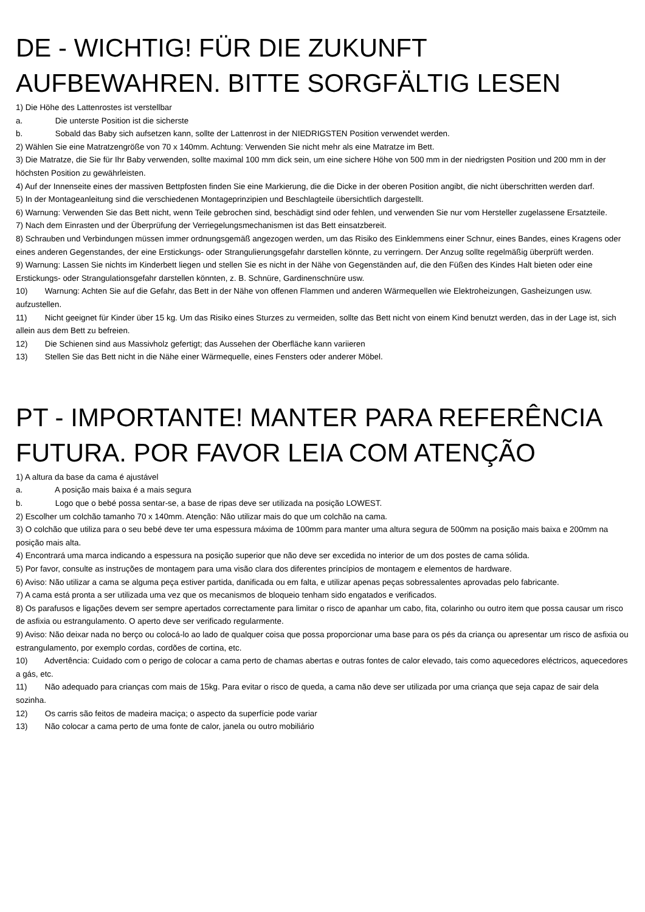DE - WICHTIG! FÜR DIE ZUKUNFT AUFBEWAHREN. BITTE SORGFÄLTIG LESEN
1) Die Höhe des Lattenrostes ist verstellbar
a. Die unterste Position ist die sicherste
b. Sobald das Baby sich aufsetzen kann, sollte der Lattenrost in der NIEDRIGSTEN Position verwendet werden.
2) Wählen Sie eine Matratzengröße von 70 x 140mm. Achtung: Verwenden Sie nicht mehr als eine Matratze im Bett.
3) Die Matratze, die Sie für Ihr Baby verwenden, sollte maximal 100 mm dick sein, um eine sichere Höhe von 500 mm in der niedrigsten Position und 200 mm in der höchsten Position zu gewährleisten.
4) Auf der Innenseite eines der massiven Bettpfosten finden Sie eine Markierung, die die Dicke in der oberen Position angibt, die nicht überschritten werden darf.
5) In der Montageanleitung sind die verschiedenen Montageprinzipien und Beschlagteile übersichtlich dargestellt.
6) Warnung: Verwenden Sie das Bett nicht, wenn Teile gebrochen sind, beschädigt sind oder fehlen, und verwenden Sie nur vom Hersteller zugelassene Ersatzteile.
7) Nach dem Einrasten und der Überprüfung der Verriegelungsmechanismen ist das Bett einsatzbereit.
8) Schrauben und Verbindungen müssen immer ordnungsgemäß angezogen werden, um das Risiko des Einklemmens einer Schnur, eines Bandes, eines Kragens oder eines anderen Gegenstandes, der eine Erstickungs- oder Strangulierungsgefahr darstellen könnte, zu verringern. Der Anzug sollte regelmäßig überprüft werden.
9) Warnung: Lassen Sie nichts im Kinderbett liegen und stellen Sie es nicht in der Nähe von Gegenständen auf, die den Füßen des Kindes Halt bieten oder eine Erstickungs- oder Strangulationsgefahr darstellen könnten, z. B. Schnüre, Gardinenschnüre usw.
10) Warnung: Achten Sie auf die Gefahr, das Bett in der Nähe von offenen Flammen und anderen Wärmequellen wie Elektroheizungen, Gasheizungen usw. aufzustellen.
11) Nicht geeignet für Kinder über 15 kg. Um das Risiko eines Sturzes zu vermeiden, sollte das Bett nicht von einem Kind benutzt werden, das in der Lage ist, sich allein aus dem Bett zu befreien.
12) Die Schienen sind aus Massivholz gefertigt; das Aussehen der Oberfläche kann variieren
13) Stellen Sie das Bett nicht in die Nähe einer Wärmequelle, eines Fensters oder anderer Möbel.
PT - IMPORTANTE! MANTER PARA REFERÊNCIA FUTURA. POR FAVOR LEIA COM ATENÇÃO
1) A altura da base da cama é ajustável
a. A posição mais baixa é a mais segura
b. Logo que o bebé possa sentar-se, a base de ripas deve ser utilizada na posição LOWEST.
2) Escolher um colchão tamanho 70 x 140mm. Atenção: Não utilizar mais do que um colchão na cama.
3) O colchão que utiliza para o seu bebé deve ter uma espessura máxima de 100mm para manter uma altura segura de 500mm na posição mais baixa e 200mm na posição mais alta.
4) Encontrará uma marca indicando a espessura na posição superior que não deve ser excedida no interior de um dos postes de cama sólida.
5) Por favor, consulte as instruções de montagem para uma visão clara dos diferentes princípios de montagem e elementos de hardware.
6) Aviso: Não utilizar a cama se alguma peça estiver partida, danificada ou em falta, e utilizar apenas peças sobressalentes aprovadas pelo fabricante.
7) A cama está pronta a ser utilizada uma vez que os mecanismos de bloqueio tenham sido engatados e verificados.
8) Os parafusos e ligações devem ser sempre apertados correctamente para limitar o risco de apanhar um cabo, fita, colarinho ou outro item que possa causar um risco de asfixia ou estrangulamento. O aperto deve ser verificado regularmente.
9) Aviso: Não deixar nada no berço ou colocá-lo ao lado de qualquer coisa que possa proporcionar uma base para os pés da criança ou apresentar um risco de asfixia ou estrangulamento, por exemplo cordas, cordões de cortina, etc.
10) Advertência: Cuidado com o perigo de colocar a cama perto de chamas abertas e outras fontes de calor elevado, tais como aquecedores eléctricos, aquecedores a gás, etc.
11) Não adequado para crianças com mais de 15kg. Para evitar o risco de queda, a cama não deve ser utilizada por uma criança que seja capaz de sair dela sozinha.
12) Os carris são feitos de madeira maciça; o aspecto da superfície pode variar
13) Não colocar a cama perto de uma fonte de calor, janela ou outro mobiliário